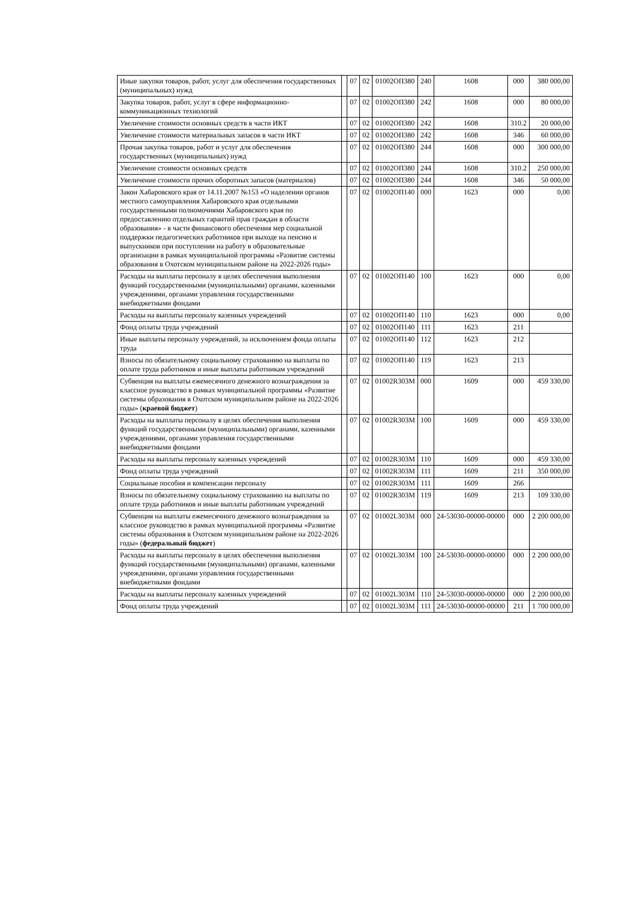| Иные закупки товаров, работ, услуг для обеспечения государственных (муниципальных) нужд | | 07 | 02 | 01002ОП380 | 240 | 1608 | 000 | 380 000,00 |
| Закупка товаров, работ, услуг в сфере информационно-коммуникационных технологий | | 07 | 02 | 01002ОП380 | 242 | 1608 | 000 | 80 000,00 |
| Увеличение стоимости основных средств в части ИКТ | | 07 | 02 | 01002ОП380 | 242 | 1608 | 310.2 | 20 000,00 |
| Увеличение стоимости материальных запасов в части ИКТ | | 07 | 02 | 01002ОП380 | 242 | 1608 | 346 | 60 000,00 |
| Прочая закупка товаров, работ и услуг для обеспечения государственных (муниципальных) нужд | | 07 | 02 | 01002ОП380 | 244 | 1608 | 000 | 300 000,00 |
| Увеличение стоимости основных средств | | 07 | 02 | 01002ОП380 | 244 | 1608 | 310.2 | 250 000,00 |
| Увеличение стоимости прочих оборотных запасов (материалов) | | 07 | 02 | 01002ОП380 | 244 | 1608 | 346 | 50 000,00 |
| Закон Хабаровского края от 14.11.2007 №153 «О наделении органов местного самоуправления Хабаровского края отдельными государственными полномочиями Хабаровского края по предоставлению отдельных гарантий прав граждан в области образования» - в части финансового обеспечения мер социальной поддержки педагогических работников при выходе на пенсию и выпускников при поступлении на работу в образовательные организации в рамках муниципальной программы «Развитие системы образования в Охотском муниципальном районе на 2022-2026 годы» | | 07 | 02 | 01002ОП140 | 000 | 1623 | 000 | 0,00 |
| Расходы на выплаты персоналу в целях обеспечения выполнения функций государственными (муниципальными) органами, казенными учреждениями, органами управления государственными внебюджетными фондами | | 07 | 02 | 01002ОП140 | 100 | 1623 | 000 | 0,00 |
| Расходы на выплаты персоналу казенных учреждений | | 07 | 02 | 01002ОП140 | 110 | 1623 | 000 | 0,00 |
| Фонд оплаты труда учреждений | | 07 | 02 | 01002ОП140 | 111 | 1623 | 211 | |
| Иные выплаты персоналу учреждений, за исключением фонда оплаты труда | | 07 | 02 | 01002ОП140 | 112 | 1623 | 212 | |
| Взносы по обязательному социальному страхованию на выплаты по оплате труда работников и иные выплаты работникам учреждений | | 07 | 02 | 01002ОП140 | 119 | 1623 | 213 | |
| Субвенция на выплаты ежемесячного денежного вознаграждения за классное руководство в рамках муниципальной программы «Развитие системы образования в Охотском муниципальном районе на 2022-2026 годы» ( краевой бюджет ) | | 07 | 02 | 01002R303M | 000 | 1609 | 000 | 459 330,00 |
| Расходы на выплаты персоналу в целях обеспечения выполнения функций государственными (муниципальными) органами, казенными учреждениями, органами управления государственными внебюджетными фондами | | 07 | 02 | 01002R303M | 100 | 1609 | 000 | 459 330,00 |
| Расходы на выплаты персоналу казенных учреждений | | 07 | 02 | 01002R303M | 110 | 1609 | 000 | 459 330,00 |
| Фонд оплаты труда учреждений | | 07 | 02 | 01002R303M | 111 | 1609 | 211 | 350 000,00 |
| Социальные пособия и компенсации персоналу | | 07 | 02 | 01002R303M | 111 | 1609 | 266 | |
| Взносы по обязательному социальному страхованию на выплаты по оплате труда работников и иные выплаты работникам учреждений | | 07 | 02 | 01002R303M | 119 | 1609 | 213 | 109 330,00 |
| Субвенция на выплаты ежемесячного денежного вознаграждения за классное руководство в рамках муниципальной программы «Развитие системы образования в Охотском муниципальном районе на 2022-2026 годы» ( федеральный бюджет ) | | 07 | 02 | 01002L303M | 000 | 24-53030-00000-00000 | 000 | 2 200 000,00 |
| Расходы на выплаты персоналу в целях обеспечения выполнения функций государственными (муниципальными) органами, казенными учреждениями, органами управления государственными внебюджетными фондами | | 07 | 02 | 01002L303M | 100 | 24-53030-00000-00000 | 000 | 2 200 000,00 |
| Расходы на выплаты персоналу казенных учреждений | | 07 | 02 | 01002L303M | 110 | 24-53030-00000-00000 | 000 | 2 200 000,00 |
| Фонд оплаты труда учреждений | | 07 | 02 | 01002L303M | 111 | 24-53030-00000-00000 | 211 | 1 700 000,00 |